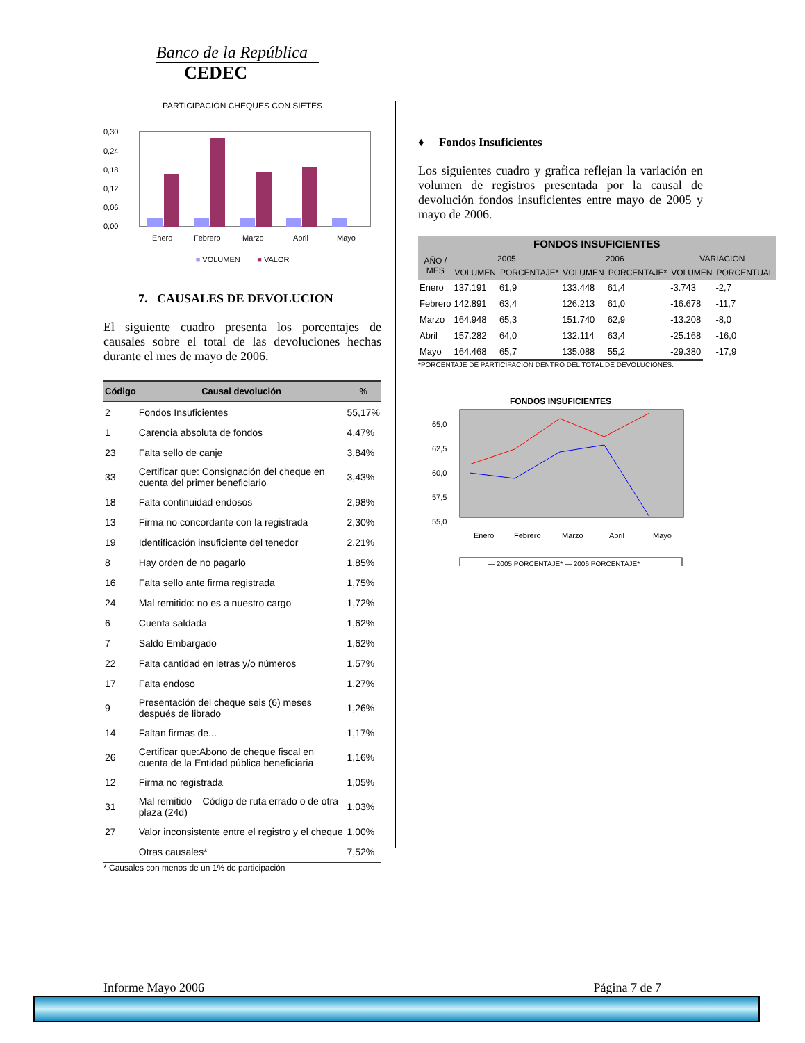Banco de la República
CEDEC
PARTICIPACIÓN CHEQUES CON SIETES
0,30
0,24
0,18
0,12
0,06
0,00
Enero
Febrero
Marzo
Abril
Mayo
■ VOLUMEN ■ VALOR
7. CAUSALES DE DEVOLUCION
El siguiente cuadro presenta los porcentajes de causales sobre el total de las devoluciones hechas durante el mes de mayo de 2006.
| Código | Causal devolución | % |
| --- | --- | --- |
| 2 | Fondos Insuficientes | 55,17% |
| 1 | Carencia absoluta de fondos | 4,47% |
| 23 | Falta sello de canje | 3,84% |
| 33 | Certificar que: Consignación del cheque en cuenta del primer beneficiario | 3,43% |
| 18 | Falta continuidad endosos | 2,98% |
| 13 | Firma no concordante con la registrada | 2,30% |
| 19 | Identificación insuficiente del tenedor | 2,21% |
| 8 | Hay orden de no pagarlo | 1,85% |
| 16 | Falta sello ante firma registrada | 1,75% |
| 24 | Mal remitido: no es a nuestro cargo | 1,72% |
| 6 | Cuenta saldada | 1,62% |
| 7 | Saldo Embargado | 1,62% |
| 22 | Falta cantidad en letras y/o números | 1,57% |
| 17 | Falta endoso | 1,27% |
| 9 | Presentación del cheque seis (6) meses después de librado | 1,26% |
| 14 | Faltan firmas de... | 1,17% |
| 26 | Certificar que:Abono de cheque fiscal en cuenta de la Entidad pública beneficiaria | 1,16% |
| 12 | Firma no registrada | 1,05% |
| 31 | Mal remitido – Código de ruta errado o de otra plaza (24d) | 1,03% |
| 27 | Valor inconsistente entre el registro y el cheque | 1,00% |
| | Otras causales* | 7,52% |
* Causales con menos de un 1% de participación
♦ Fondos Insuficientes
Los siguientes cuadro y grafica reflejan la variación en volumen de registros presentada por la causal de devolución fondos insuficientes entre mayo de 2005 y mayo de 2006.
| FONDOS INSUFICIENTES | | | | | | |
| --- | --- | --- | --- | --- | --- | --- |
| AÑO / MES | 2005 | | 2006 | | VARIACION | |
| | VOLUMEN | PORCENTAJE* | VOLUMEN | PORCENTAJE* | VOLUMEN | PORCENTUAL |
| Enero | 137.191 | 61,9 | 133.448 | 61,4 | -3.743 | -2,7 |
| Febrero | 142.891 | 63,4 | 126.213 | 61,0 | -16.678 | -11,7 |
| Marzo | 164.948 | 65,3 | 151.740 | 62,9 | -13.208 | -8,0 |
| Abril | 157.282 | 64,0 | 132.114 | 63,4 | -25.168 | -16,0 |
| Mayo | 164.468 | 65,7 | 135.088 | 55,2 | -29.380 | -17,9 |
*PORCENTAJE DE PARTICIPACION DENTRO DEL TOTAL DE DEVOLUCIONES.
FONDOS INSUFICIENTES
65,0
62,5
60,0
57,5
55,0
Enero
Febrero
Marzo
Abril
Mayo
— 2005 PORCENTAJE* — 2006 PORCENTAJE*
Informe Mayo 2006 Página 7 de 7